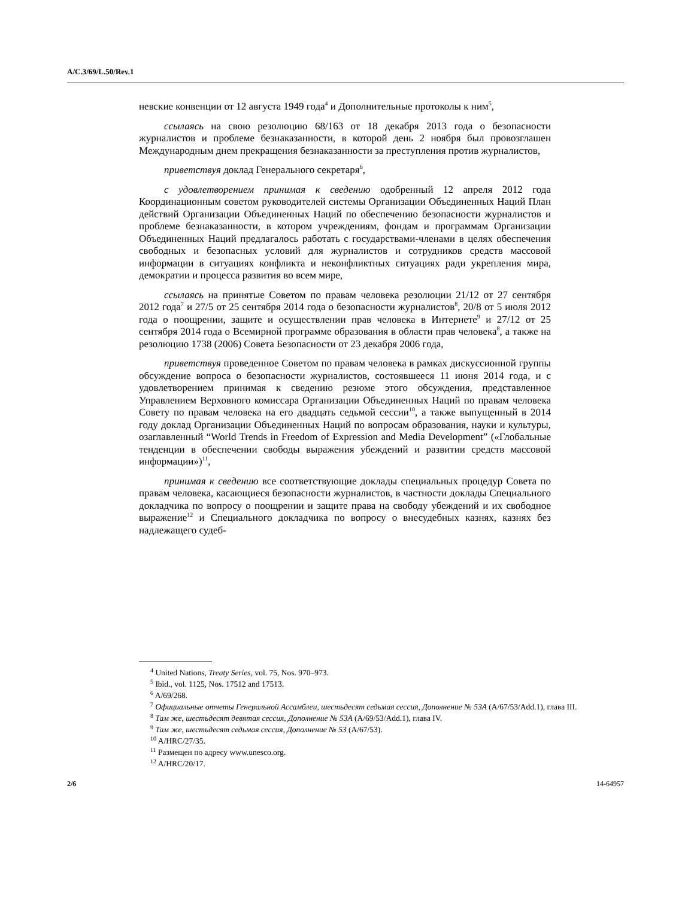A/C.3/69/L.50/Rev.1
невские конвенции от 12 августа 1949 года<sup>4</sup> и Дополнительные протоколы к ним<sup>5</sup>,
ссылаясь на свою резолюцию 68/163 от 18 декабря 2013 года о безопасности журналистов и проблеме безнаказанности, в которой день 2 ноября был провозглашен Международным днем прекращения безнаказанности за преступления против журналистов,
приветствуя доклад Генерального секретаря<sup>6</sup>,
с удовлетворением принимая к сведению одобренный 12 апреля 2012 года Координационным советом руководителей системы Организации Объединенных Наций План действий Организации Объединенных Наций по обеспечению безопасности журналистов и проблеме безнаказанности, в котором учреждениям, фондам и программам Организации Объединенных Наций предлагалось работать с государствами-членами в целях обеспечения свободных и безопасных условий для журналистов и сотрудников средств массовой информации в ситуациях конфликта и неконфликтных ситуациях ради укрепления мира, демократии и процесса развития во всем мире,
ссылаясь на принятые Советом по правам человека резолюции 21/12 от 27 сентября 2012 года<sup>7</sup> и 27/5 от 25 сентября 2014 года о безопасности журналистов<sup>8</sup>, 20/8 от 5 июля 2012 года о поощрении, защите и осуществлении прав человека в Интернете<sup>9</sup> и 27/12 от 25 сентября 2014 года о Всемирной программе образования в области прав человека<sup>8</sup>, а также на резолюцию 1738 (2006) Совета Безопасности от 23 декабря 2006 года,
приветствуя проведенное Советом по правам человека в рамках дискуссионной группы обсуждение вопроса о безопасности журналистов, состоявшееся 11 июня 2014 года, и с удовлетворением принимая к сведению резюме этого обсуждения, представленное Управлением Верховного комиссара Организации Объединенных Наций по правам человека Совету по правам человека на его двадцать седьмой сессии<sup>10</sup>, а также выпущенный в 2014 году доклад Организации Объединенных Наций по вопросам образования, науки и культуры, озаглавленный “World Trends in Freedom of Expression and Media Development” («Глобальные тенденции в обеспечении свободы выражения убеждений и развитии средств массовой информации»)<sup>11</sup>,
принимая к сведению все соответствующие доклады специальных процедур Совета по правам человека, касающиеся безопасности журналистов, в частности доклады Специального докладчика по вопросу о поощрении и защите права на свободу убеждений и их свободное выражение<sup>12</sup> и Специального докладчика по вопросу о внесудебных казнях, казнях без надлежащего судеб-
<sup>4</sup> United Nations, Treaty Series, vol. 75, Nos. 970–973.
<sup>5</sup> Ibid., vol. 1125, Nos. 17512 and 17513.
<sup>6</sup> A/69/268.
<sup>7</sup> Официальные отчеты Генеральной Ассамблеи, шестьдесят седьмая сессия, Дополнение № 53А (A/67/53/Add.1), глава III.
<sup>8</sup> Там же, шестьдесят девятая сессия, Дополнение № 53А (A/69/53/Add.1), глава IV.
<sup>9</sup> Там же, шестьдесят седьмая сессия, Дополнение № 53 (A/67/53).
<sup>10</sup> A/HRC/27/35.
<sup>11</sup> Размещен по адресу www.unesco.org.
<sup>12</sup> A/HRC/20/17.
2/6 14-64957